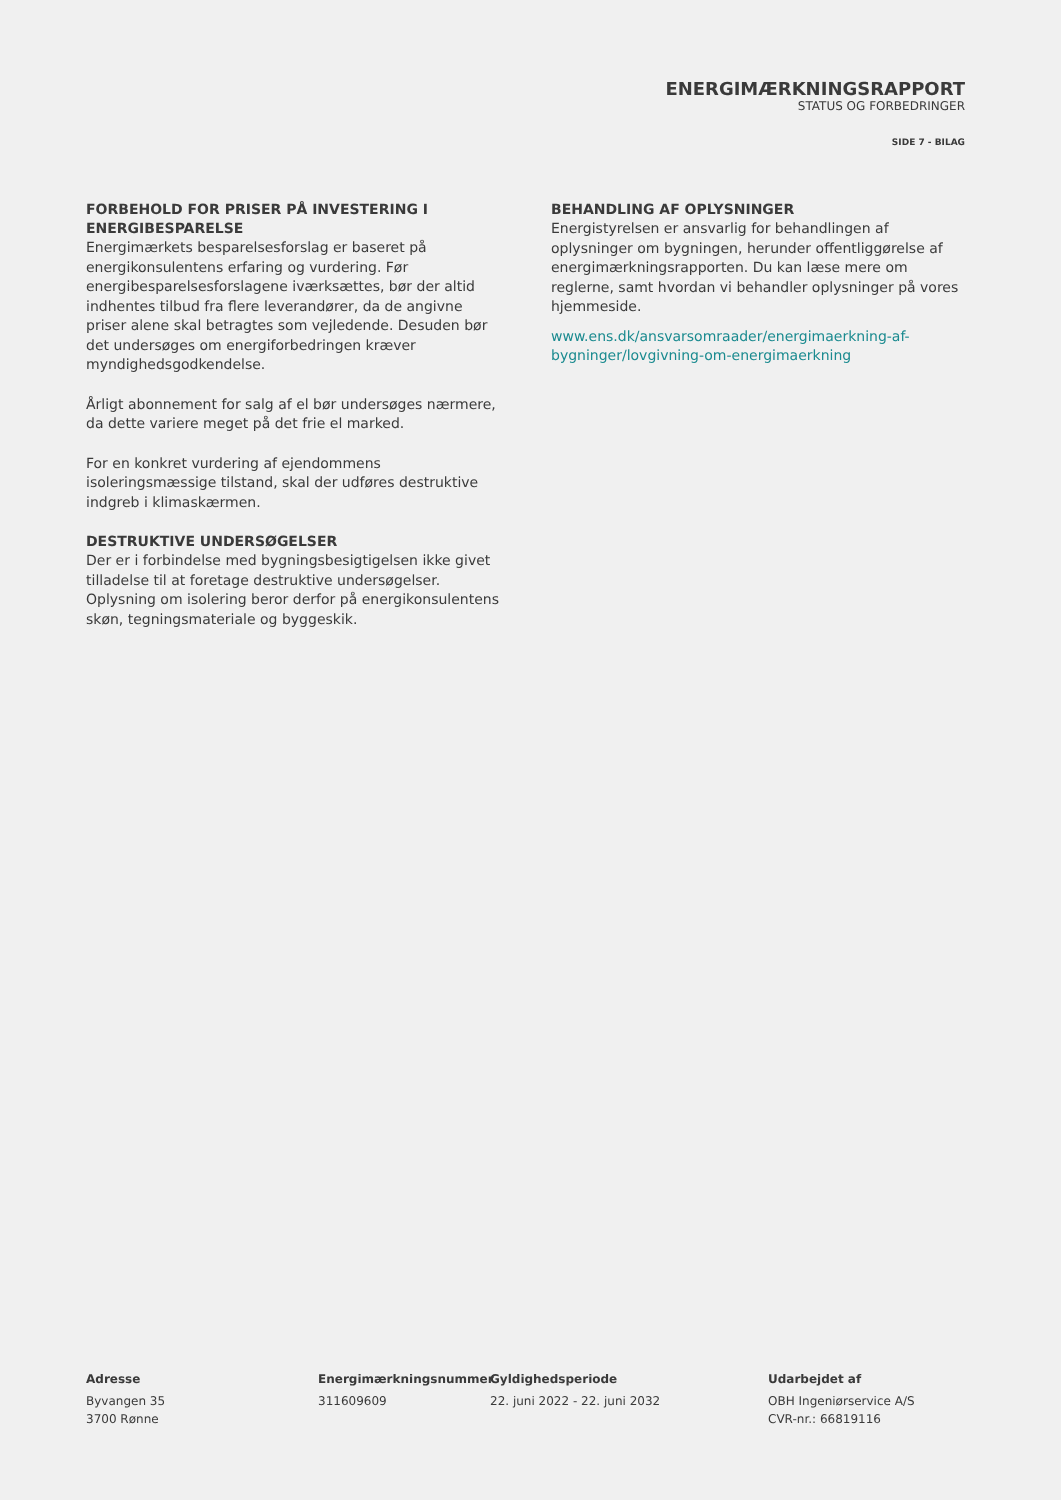ENERGIMÆRKNINGSRAPPORT
STATUS OG FORBEDRINGER
SIDE 7 - BILAG
FORBEHOLD FOR PRISER PÅ INVESTERING I ENERGIBESPARELSE
Energimærkets besparelsesforslag er baseret på energikonsulentens erfaring og vurdering. Før energibesparelsesforslagene iværksættes, bør der altid indhentes tilbud fra flere leverandører, da de angivne priser alene skal betragtes som vejledende. Desuden bør det undersøges om energiforbedringen kræver myndighedsgodkendelse.
Årligt abonnement for salg af el bør undersøges nærmere, da dette variere meget på det frie el marked.
For en konkret vurdering af ejendommens isoleringsmæssige tilstand, skal der udføres destruktive indgreb i klimaskærmen.
DESTRUKTIVE UNDERSØGELSER
Der er i forbindelse med bygningsbesigtigelsen ikke givet tilladelse til at foretage destruktive undersøgelser. Oplysning om isolering beror derfor på energikonsulentens skøn, tegningsmateriale og byggeskik.
BEHANDLING AF OPLYSNINGER
Energistyrelsen er ansvarlig for behandlingen af oplysninger om bygningen, herunder offentliggørelse af energimærkningsrapporten. Du kan læse mere om reglerne, samt hvordan vi behandler oplysninger på vores hjemmeside.
www.ens.dk/ansvarsomraader/energimaerkning-af-bygninger/lovgivning-om-energimaerkning
Adresse
Byvangen 35
3700 Rønne
Energimærkningsnummer
311609609
Gyldighedsperiode
22. juni 2022 - 22. juni 2032
Udarbejdet af
OBH Ingeniørservice A/S
CVR-nr.: 66819116